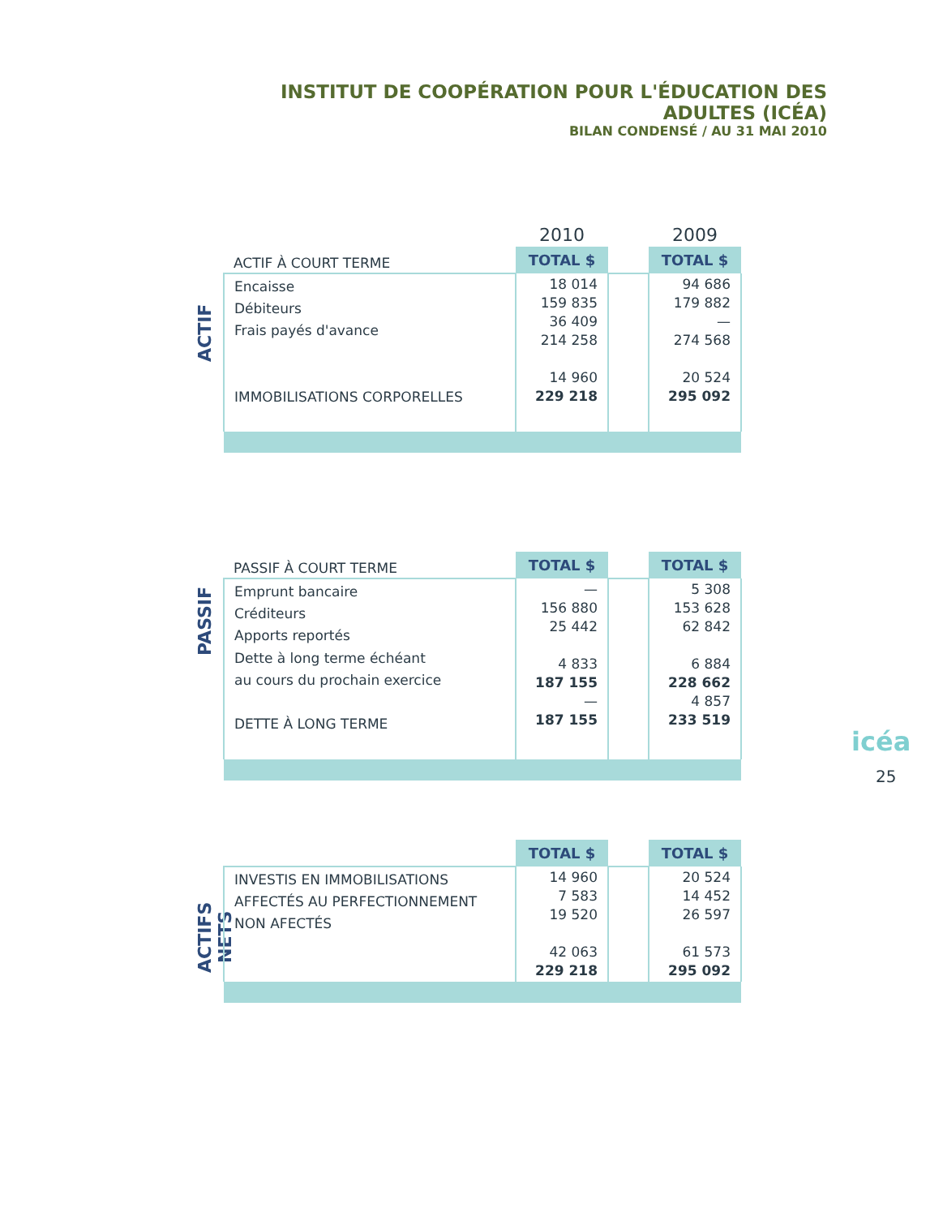INSTITUT DE COOPÉRATION POUR L'ÉDUCATION DES ADULTES (ICÉA)
BILAN CONDENSÉ / AU 31 MAI 2010
ACTIF
| | 2010 | | 2009 |
| ACTIF À COURT TERME | TOTAL $ | | TOTAL $ |
| Encaisse Débiteurs Frais payés d'avance IMMOBILISATIONS CORPORELLES | 18 014 159 835 36 409 214 258 14 960 229 218 | | 94 686 179 882 — 274 568 20 524 295 092 |
PASSIF
| PASSIF À COURT TERME | TOTAL $ | | TOTAL $ |
| Emprunt bancaire Créditeurs Apports reportés Dette à long terme échéant au cours du prochain exercice DETTE À LONG TERME | — 156 880 25 442 4 833 187 155 — 187 155 | | 5 308 153 628 62 842 6 884 228 662 4 857 233 519 |
ACTIFS NETS
| | TOTAL $ | | TOTAL $ |
| INVESTIS EN IMMOBILISATIONS AFFECTÉS AU PERFECTIONNEMENT NON AFECTÉS | 14 960 7 583 19 520 42 063 229 218 | | 20 524 14 452 26 597 61 573 295 092 |
icéa
25